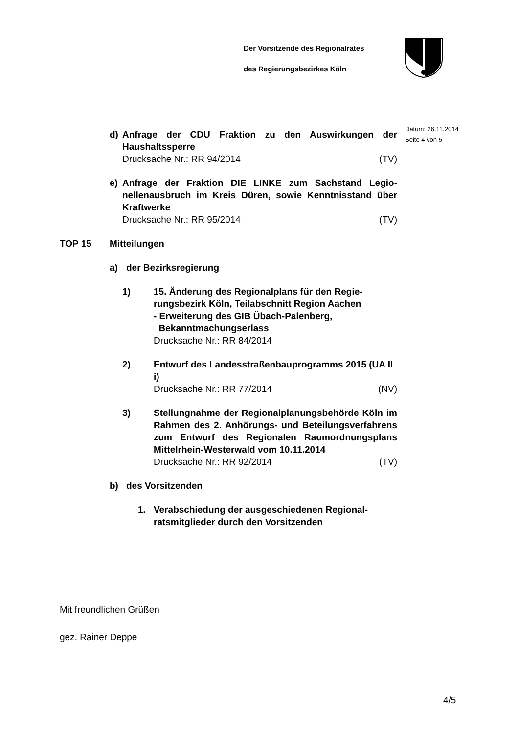Der Vorsitzende des Regionalrates
des Regierungsbezirkes Köln
Datum: 26.11.2014
Seite 4 von 5
d) Anfrage der CDU Fraktion zu den Auswirkungen der Haushaltssperre
Drucksache Nr.: RR 94/2014 (TV)
e) Anfrage der Fraktion DIE LINKE zum Sachstand Legio­nellenausbruch im Kreis Düren, sowie Kenntnisstand über Kraftwerke
Drucksache Nr.: RR 95/2014 (TV)
TOP 15 Mitteilungen
a) der Bezirksregierung
1) 15. Änderung des Regionalplans für den Regie­rungsbezirk Köln, Teilabschnitt Region Aachen
- Erweiterung des GIB Übach-Palenberg,
Bekanntmachungserlass
Drucksache Nr.: RR 84/2014
2) Entwurf des Landesstraßenbauprogramms 2015 (UA II i)
Drucksache Nr.: RR 77/2014 (NV)
3) Stellungnahme der Regionalplanungsbehörde Köln im Rahmen des 2. Anhörungs- und Betei­lungsverfahrens zum Entwurf des Regionalen Raumordnungsplans Mittelrhein-Westerwald vom 10.11.2014
Drucksache Nr.: RR 92/2014 (TV)
b) des Vorsitzenden
1. Verabschiedung der ausgeschiedenen Regional­ratsmitglieder durch den Vorsitzenden
Mit freundlichen Grüßen
gez. Rainer Deppe
4/5